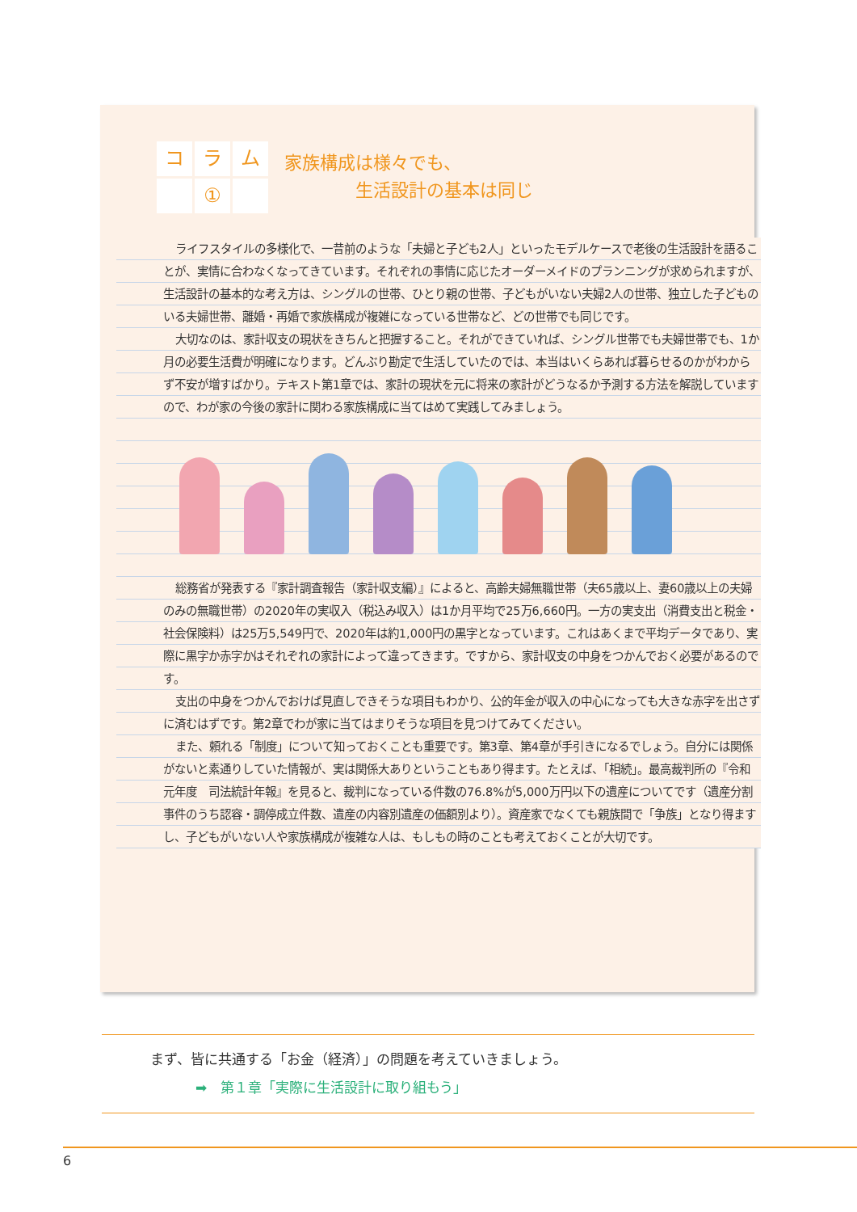コ
ラ
ム
①
家族構成は様々でも、
　　　　生活設計の基本は同じ
ライフスタイルの多様化で、一昔前のような「夫婦と子ども2人」といったモデルケースで老後の生活設計を語ることが、実情に合わなくなってきています。それぞれの事情に応じたオーダーメイドのプランニングが求められますが、生活設計の基本的な考え方は、シングルの世帯、ひとり親の世帯、子どもがいない夫婦2人の世帯、独立した子どものいる夫婦世帯、離婚・再婚で家族構成が複雑になっている世帯など、どの世帯でも同じです。
大切なのは、家計収支の現状をきちんと把握すること。それができていれば、シングル世帯でも夫婦世帯でも、1か月の必要生活費が明確になります。どんぶり勘定で生活していたのでは、本当はいくらあれば暮らせるのかがわからず不安が増すばかり。テキスト第1章では、家計の現状を元に将来の家計がどうなるか予測する方法を解説していますので、わが家の今後の家計に関わる家族構成に当てはめて実践してみましょう。
総務省が発表する『家計調査報告（家計収支編）』によると、高齢夫婦無職世帯（夫65歳以上、妻60歳以上の夫婦のみの無職世帯）の2020年の実収入（税込み収入）は1か月平均で25万6,660円。一方の実支出（消費支出と税金・社会保険料）は25万5,549円で、2020年は約1,000円の黒字となっています。これはあくまで平均データであり、実際に黒字か赤字かはそれぞれの家計によって違ってきます。ですから、家計収支の中身をつかんでおく必要があるのです。
支出の中身をつかんでおけば見直しできそうな項目もわかり、公的年金が収入の中心になっても大きな赤字を出さずに済むはずです。第2章でわが家に当てはまりそうな項目を見つけてみてください。
また、頼れる「制度」について知っておくことも重要です。第3章、第4章が手引きになるでしょう。自分には関係がないと素通りしていた情報が、実は関係大ありということもあり得ます。たとえば、「相続」。最高裁判所の『令和元年度　司法統計年報』を見ると、裁判になっている件数の76.8%が5,000万円以下の遺産についてです（遺産分割事件のうち認容・調停成立件数、遺産の内容別遺産の価額別より）。資産家でなくても親族間で「争族」となり得ますし、子どもがいない人や家族構成が複雑な人は、もしもの時のことも考えておくことが大切です。
まず、皆に共通する「お金（経済）」の問題を考えていきましょう。
➡　第１章「実際に生活設計に取り組もう」
6